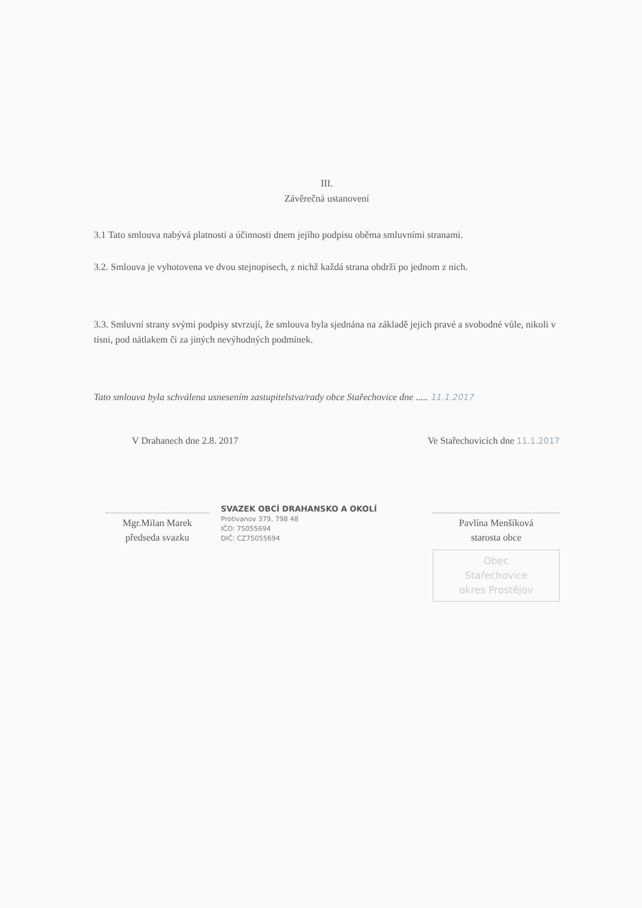III.
Závěrečná ustanovení
3.1 Tato smlouva nabývá platnosti a účinnosti dnem jejího podpisu oběma smluvními stranami.
3.2. Smlouva je vyhotovena ve dvou stejnopisech, z nichž každá strana obdrží po jednom z nich.
3.3. Smluvní strany svými podpisy stvrzují, že smlouva byla sjednána na základě jejich pravé a svobodné vůle, nikoli v tísni, pod nátlakem či za jiných nevýhodných podmínek.
Tato smlouva byla schválena usnesením zastupitelstva/rady obce Stařechovice dne ..... 11.1.2017
V Drahanech dne 2.8. 2017 Ve Stařechovicích dne 11.1.2017
Mgr.Milan Marek
předseda svazku
SVAZEK OBCÍ DRAHANSKO A OKOLÍ
Protivanov 379, 798 48
IČO: 75055694
DIČ: CZ75055694
Pavlína Menšíková
starosta obce
Obec
Stařechovice
okres Prostějov